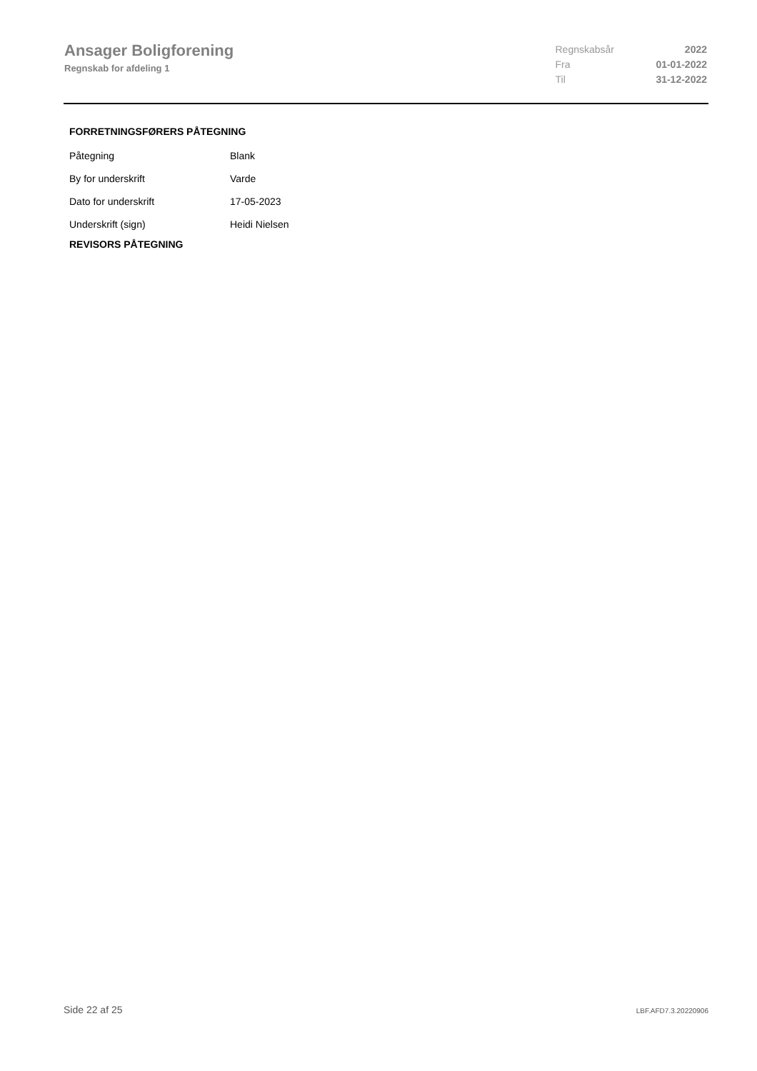Ansager Boligforening
Regnskab for afdeling 1
| Regnskabsår | 2022 |
| Fra | 01-01-2022 |
| Til | 31-12-2022 |
FORRETNINGSFØRERS PÅTEGNING
| Påtegning | Blank |
| By for underskrift | Varde |
| Dato for underskrift | 17-05-2023 |
| Underskrift (sign) | Heidi Nielsen |
REVISORS PÅTEGNING
Side 22 af 25 LBF.AFD7.3.20220906